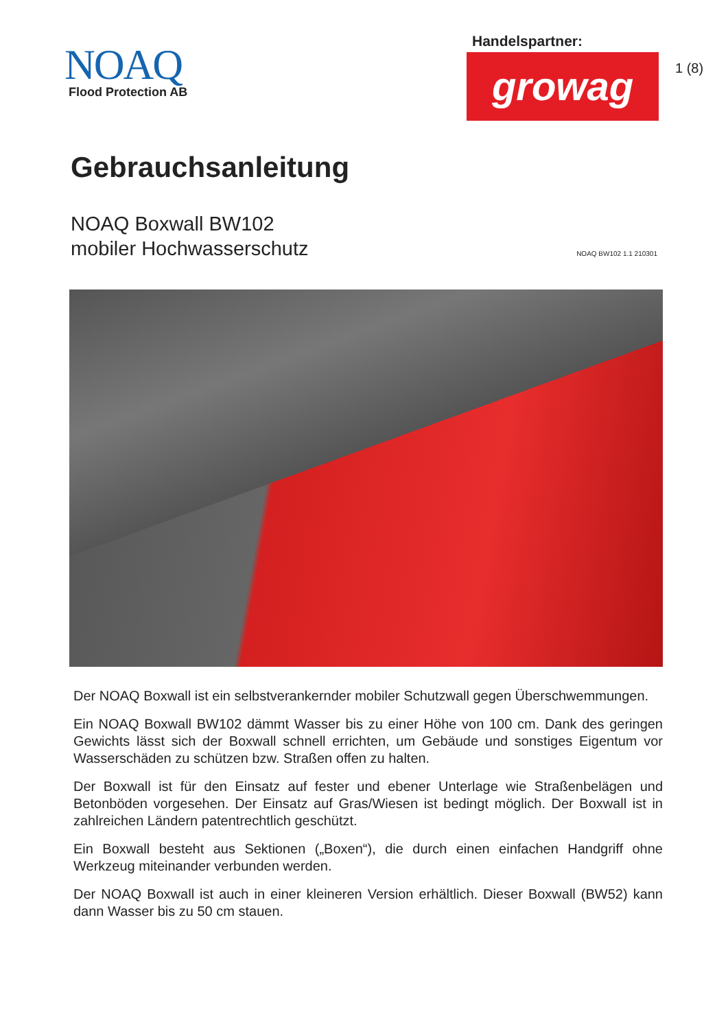NOAQ
Flood Protection AB
Handelspartner:
growag
1 (8)
Gebrauchsanleitung
NOAQ Boxwall BW102
mobiler Hochwasserschutz
NOAQ BW102 1.1 210301
Der NOAQ Boxwall ist ein selbstverankernder mobiler Schutzwall gegen Überschwemmungen.
Ein NOAQ Boxwall BW102 dämmt Wasser bis zu einer Höhe von 100 cm. Dank des geringen Gewichts lässt sich der Boxwall schnell errichten, um Gebäude und sonstiges Eigentum vor Wasserschäden zu schützen bzw. Straßen offen zu halten.
Der Boxwall ist für den Einsatz auf fester und ebener Unterlage wie Straßenbelägen und Betonböden vorgesehen. Der Einsatz auf Gras/Wiesen ist bedingt möglich. Der Boxwall ist in zahlreichen Ländern patentrechtlich geschützt.
Ein Boxwall besteht aus Sektionen („Boxen“), die durch einen einfachen Handgriff ohne Werkzeug miteinander verbunden werden.
Der NOAQ Boxwall ist auch in einer kleineren Version erhältlich. Dieser Boxwall (BW52) kann dann Wasser bis zu 50 cm stauen.